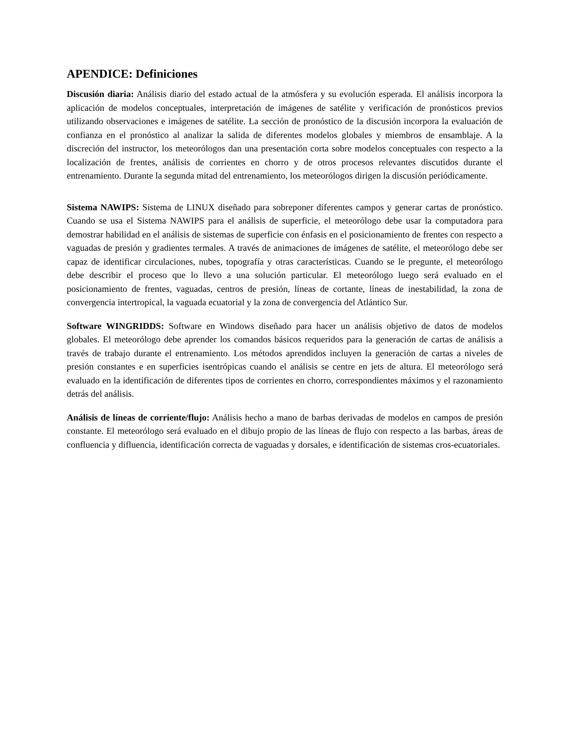APENDICE: Definiciones
Discusión diaria: Análisis diario del estado actual de la atmósfera y su evolución esperada. El análisis incorpora la aplicación de modelos conceptuales, interpretación de imágenes de satélite y verificación de pronósticos previos utilizando observaciones e imágenes de satélite. La sección de pronóstico de la discusión incorpora la evaluación de confianza en el pronóstico al analizar la salida de diferentes modelos globales y miembros de ensamblaje. A la discreción del instructor, los meteorólogos dan una presentación corta sobre modelos conceptuales con respecto a la localización de frentes, análisis de corrientes en chorro y de otros procesos relevantes discutidos durante el entrenamiento. Durante la segunda mitad del entrenamiento, los meteorólogos dirigen la discusión periódicamente.
Sistema NAWIPS: Sistema de LINUX diseñado para sobreponer diferentes campos y generar cartas de pronóstico. Cuando se usa el Sistema NAWIPS para el análisis de superficie, el meteorólogo debe usar la computadora para demostrar habilidad en el análisis de sistemas de superficie con énfasis en el posicionamiento de frentes con respecto a vaguadas de presión y gradientes termales. A través de animaciones de imágenes de satélite, el meteorólogo debe ser capaz de identificar circulaciones, nubes, topografía y otras características. Cuando se le pregunte, el meteorólogo debe describir el proceso que lo llevo a una solución particular. El meteorólogo luego será evaluado en el posicionamiento de frentes, vaguadas, centros de presión, líneas de cortante, líneas de inestabilidad, la zona de convergencia intertropical, la vaguada ecuatorial y la zona de convergencia del Atlántico Sur.
Software WINGRIDDS: Software en Windows diseñado para hacer un análisis objetivo de datos de modelos globales. El meteorólogo debe aprender los comandos básicos requeridos para la generación de cartas de análisis a través de trabajo durante el entrenamiento. Los métodos aprendidos incluyen la generación de cartas a niveles de presión constantes e en superficies isentrópicas cuando el análisis se centre en jets de altura. El meteorólogo será evaluado en la identificación de diferentes tipos de corrientes en chorro, correspondientes máximos y el razonamiento detrás del análisis.
Análisis de líneas de corriente/flujo: Análisis hecho a mano de barbas derivadas de modelos en campos de presión constante. El meteorólogo será evaluado en el dibujo propio de las líneas de flujo con respecto a las barbas, áreas de confluencia y difluencia, identificación correcta de vaguadas y dorsales, e identificación de sistemas cros-ecuatoriales.